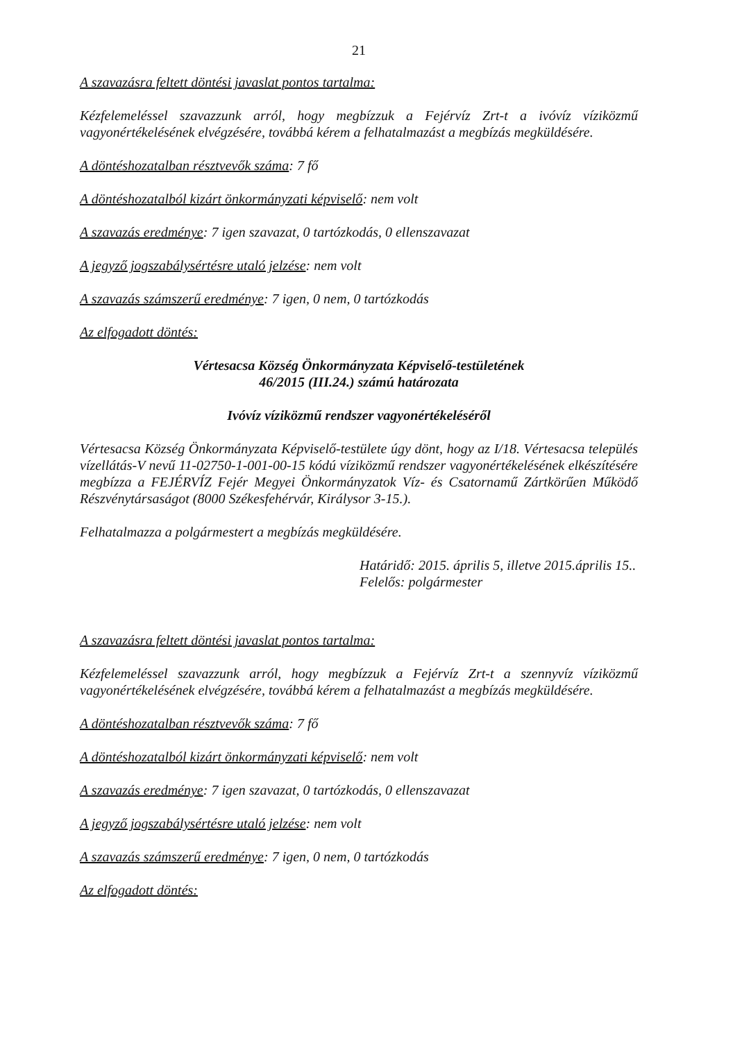21
A szavazásra feltett döntési javaslat pontos tartalma:
Kézfelemeléssel szavazzunk arról, hogy megbízzuk a Fejérvíz Zrt-t a ivóvíz víziközmű vagyonértékelésének elvégzésére, továbbá kérem a felhatalmazást a megbízás megküldésére.
A döntéshozatalban résztvevők száma: 7 fő
A döntéshozatalból kizárt önkormányzati képviselő: nem volt
A szavazás eredménye: 7 igen szavazat, 0 tartózkodás, 0 ellenszavazat
A jegyző jogszabálysértésre utaló jelzése: nem volt
A szavazás számszerű eredménye: 7 igen, 0 nem, 0 tartózkodás
Az elfogadott döntés:
Vértesacsa Község Önkormányzata Képviselő-testületének
46/2015 (III.24.) számú határozata
Ivóvíz víziközmű rendszer vagyonértékeléséről
Vértesacsa Község Önkormányzata Képviselő-testülete úgy dönt, hogy az I/18. Vértesacsa település vízellátás-V nevű 11-02750-1-001-00-15 kódú víziközmű rendszer vagyonértékelésének elkészítésére megbízza a FEJÉRVÍZ Fejér Megyei Önkormányzatok Víz- és Csatornamű Zártkörűen Működő Részvénytársaságot (8000 Székesfehérvár, Királysor 3-15.).
Felhatalmazza a polgármestert a megbízás megküldésére.
Határidő: 2015. április 5, illetve 2015.április 15..
Felelős: polgármester
A szavazásra feltett döntési javaslat pontos tartalma:
Kézfelemeléssel szavazzunk arról, hogy megbízzuk a Fejérvíz Zrt-t a szennyvíz víziközmű vagyonértékelésének elvégzésére, továbbá kérem a felhatalmazást a megbízás megküldésére.
A döntéshozatalban résztvevők száma: 7 fő
A döntéshozatalból kizárt önkormányzati képviselő: nem volt
A szavazás eredménye: 7 igen szavazat, 0 tartózkodás, 0 ellenszavazat
A jegyző jogszabálysértésre utaló jelzése: nem volt
A szavazás számszerű eredménye: 7 igen, 0 nem, 0 tartózkodás
Az elfogadott döntés: